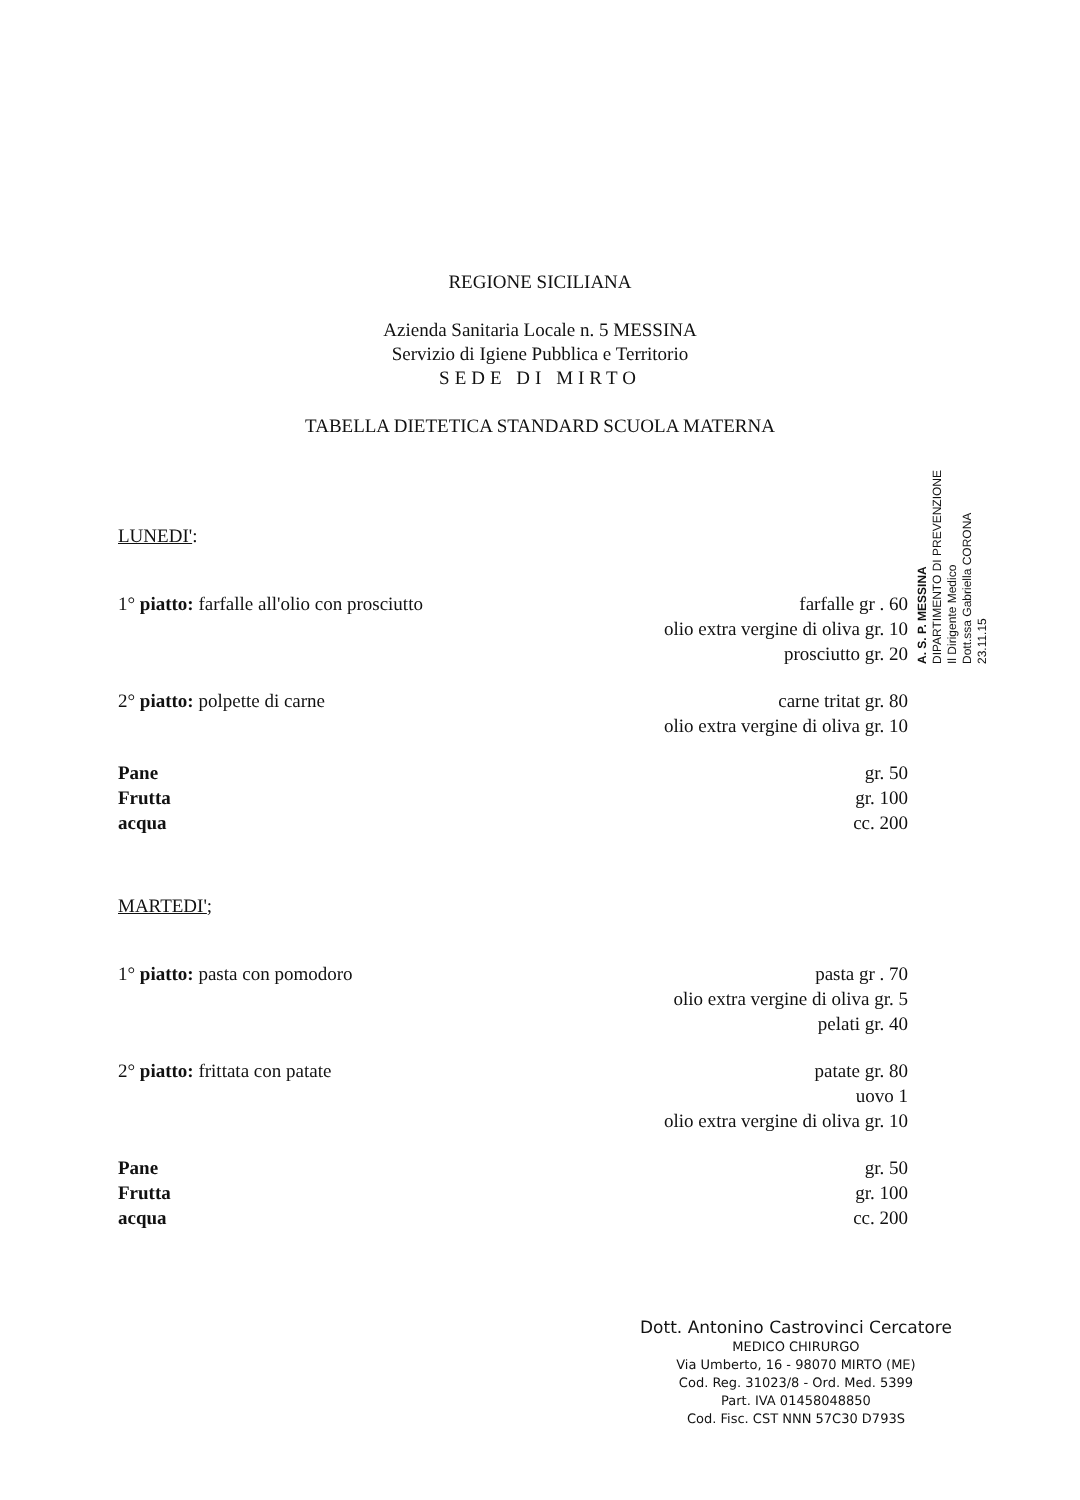REGIONE SICILIANA
Azienda Sanitaria Locale n. 5 MESSINA
Servizio di Igiene Pubblica e Territorio
SEDE DI MIRTO
TABELLA DIETETICA STANDARD SCUOLA MATERNA
LUNEDI':
1° piatto: farfalle all'olio con prosciutto farfalle gr . 60
olio extra vergine di oliva gr. 10
prosciutto gr. 20
2° piatto: polpette di carne carne tritat gr. 80
olio extra vergine di oliva gr. 10
Pane gr. 50
Frutta gr. 100
acqua cc. 200
MARTEDI';
1° piatto: pasta con pomodoro pasta gr . 70
olio extra vergine di oliva gr. 5
pelati gr. 40
2° piatto: frittata con patate patate gr. 80
uovo 1
olio extra vergine di oliva gr. 10
Pane gr. 50
Frutta gr. 100
acqua cc. 200
A. S. P. MESSINA
DIPARTIMENTO DI PREVENZIONE
Il Dirigente Medico
Dott.ssa Gabriella CORONA
23.11.15
Dott. Antonino Castrovinci Cercatore
MEDICO CHIRURGO
Via Umberto, 16 - 98070 MIRTO (ME)
Cod. Reg. 31023/8 - Ord. Med. 5399
Part. IVA 01458048850
Cod. Fisc. CST NNN 57C30 D793S